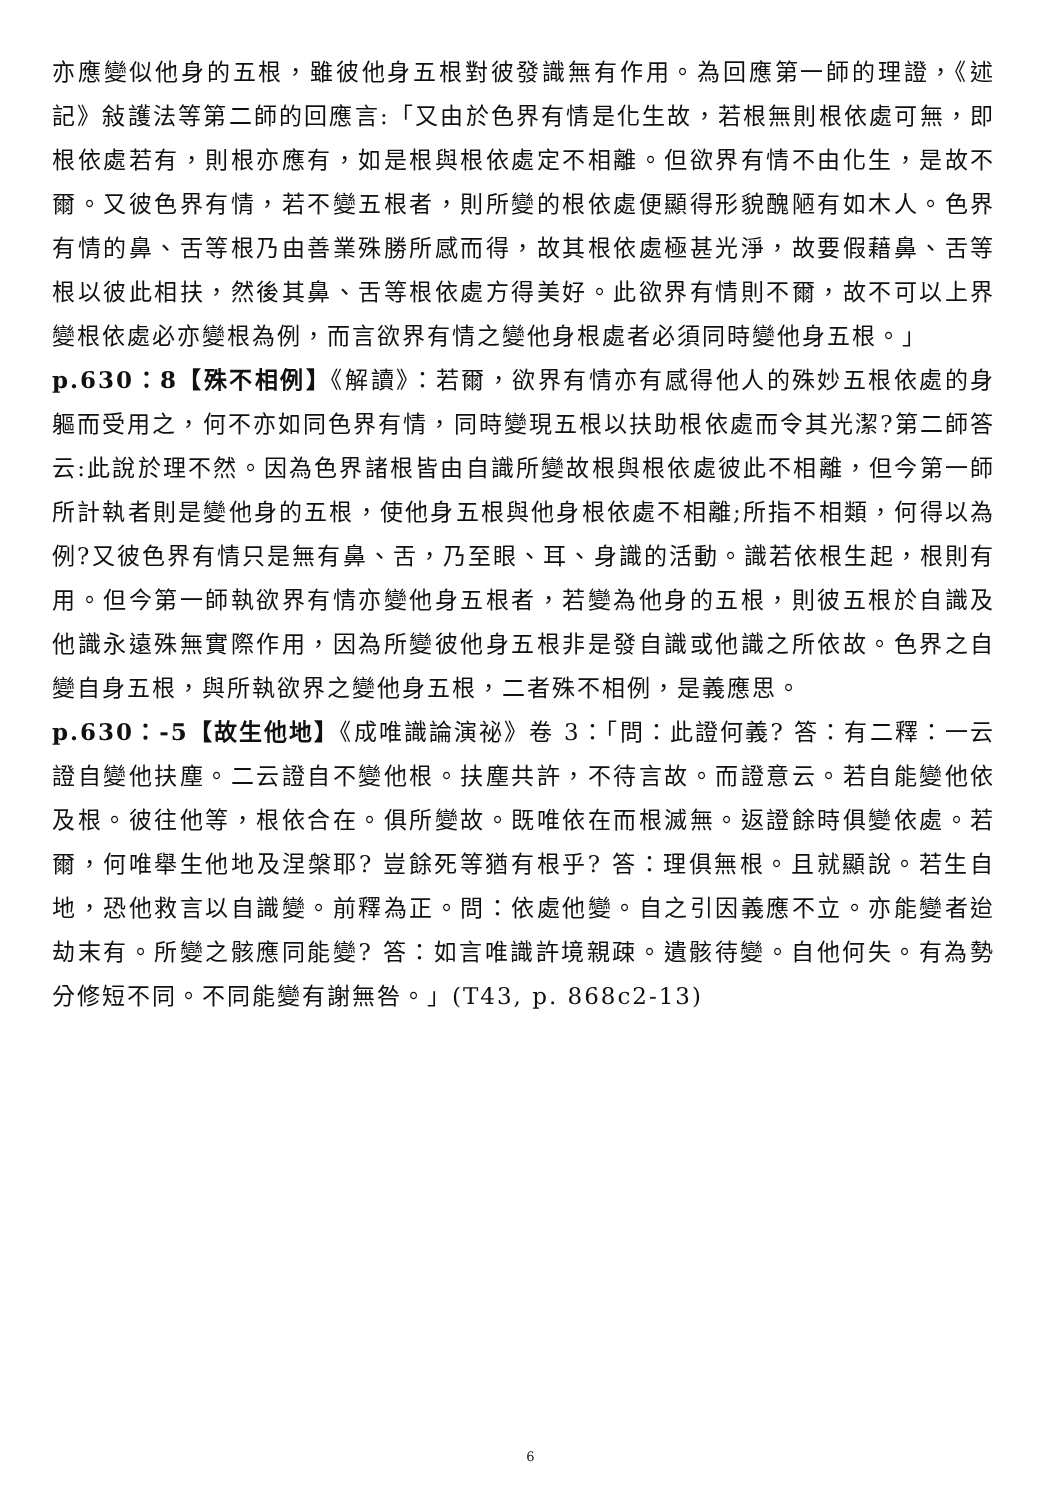亦應變似他身的五根，雖彼他身五根對彼發識無有作用。為回應第一師的理證，《述記》敍護法等第二師的回應言:「又由於色界有情是化生故，若根無則根依處可無，即根依處若有，則根亦應有，如是根與根依處定不相離。但欲界有情不由化生，是故不爾。又彼色界有情，若不變五根者，則所變的根依處便顯得形貌醜陋有如木人。色界有情的鼻、舌等根乃由善業殊勝所感而得，故其根依處極甚光淨，故要假藉鼻、舌等根以彼此相扶，然後其鼻、舌等根依處方得美好。此欲界有情則不爾，故不可以上界變根依處必亦變根為例，而言欲界有情之變他身根處者必須同時變他身五根。」
p.630：8【殊不相例】《解讀》：若爾，欲界有情亦有感得他人的殊妙五根依處的身軀而受用之，何不亦如同色界有情，同時變現五根以扶助根依處而令其光潔?第二師答云:此說於理不然。因為色界諸根皆由自識所變故根與根依處彼此不相離，但今第一師所計執者則是變他身的五根，使他身五根與他身根依處不相離;所指不相類，何得以為例?又彼色界有情只是無有鼻、舌，乃至眼、耳、身識的活動。識若依根生起，根則有用。但今第一師執欲界有情亦變他身五根者，若變為他身的五根，則彼五根於自識及他識永遠殊無實際作用，因為所變彼他身五根非是發自識或他識之所依故。色界之自變自身五根，與所執欲界之變他身五根，二者殊不相例，是義應思。
p.630：-5【故生他地】《成唯識論演祕》卷 3：「問：此證何義? 答：有二釋：一云證自變他扶塵。二云證自不變他根。扶塵共許，不待言故。而證意云。若自能變他依及根。彼往他等，根依合在。俱所變故。既唯依在而根滅無。返證餘時俱變依處。若爾，何唯舉生他地及涅槃耶? 豈餘死等猶有根乎? 答：理俱無根。且就顯說。若生自地，恐他救言以自識變。前釋為正。問：依處他變。自之引因義應不立。亦能變者迨劫末有。所變之骸應同能變? 答：如言唯識許境親疎。遺骸待變。自他何失。有為勢分修短不同。不同能變有謝無咎。」(T43, p. 868c2-13)
6